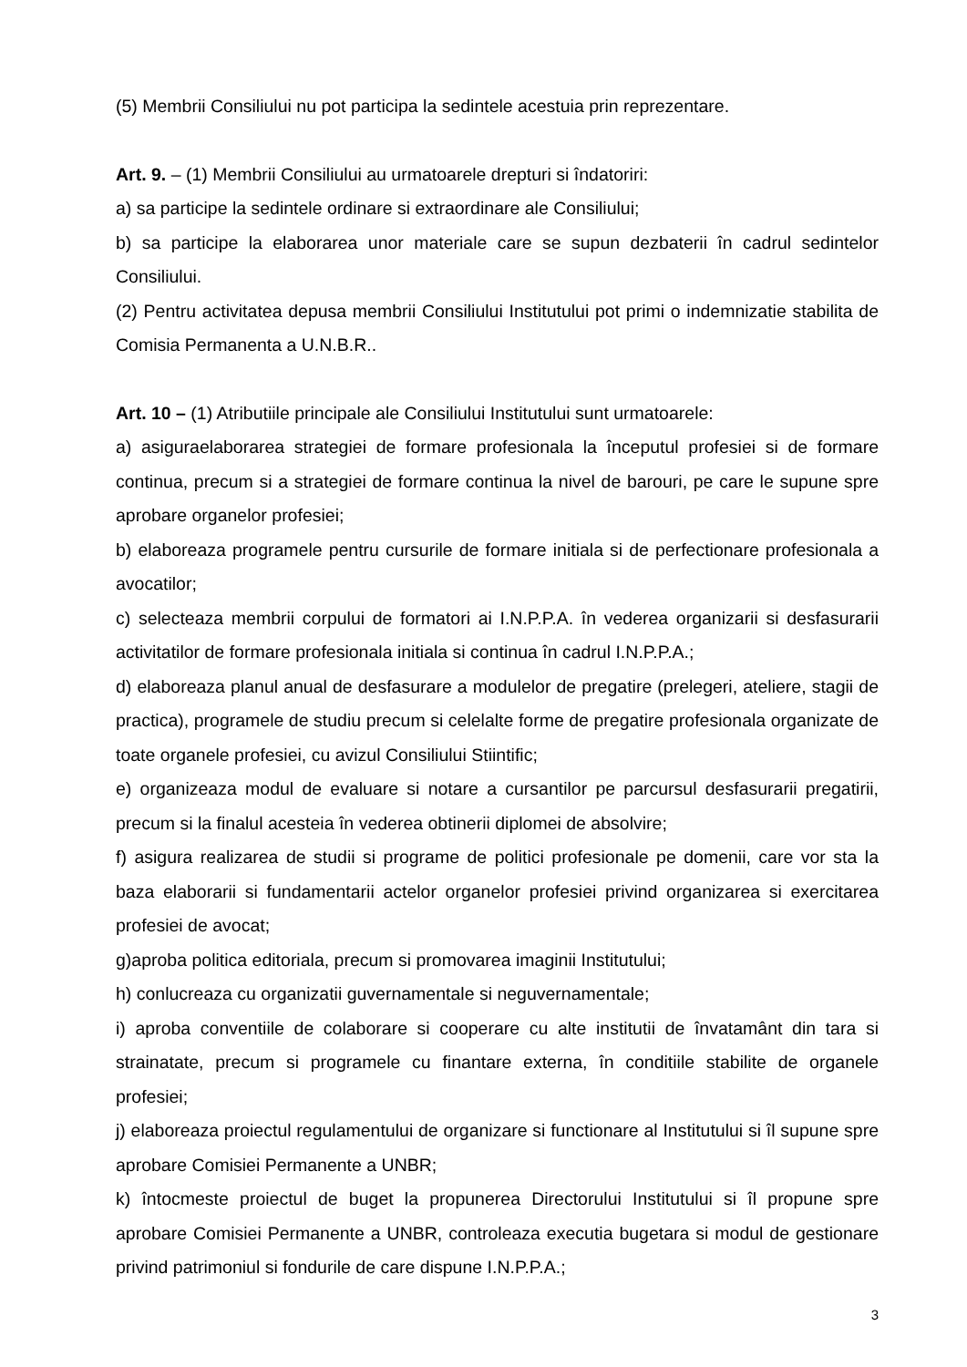(5) Membrii Consiliului nu pot participa la sedintele acestuia prin reprezentare.
Art. 9. – (1) Membrii Consiliului au urmatoarele drepturi si îndatoriri:
a) sa participe la sedintele ordinare si extraordinare ale Consiliului;
b) sa participe la elaborarea unor materiale care se supun dezbaterii în cadrul sedintelor Consiliului.
(2) Pentru activitatea depusa membrii Consiliului Institutului pot primi o indemnizatie stabilita de Comisia Permanenta a U.N.B.R..
Art. 10 – (1) Atributiile principale ale Consiliului Institutului sunt urmatoarele:
a) asiguraelaborarea strategiei de formare profesionala la începutul profesiei si de formare continua, precum si a strategiei de formare continua la nivel de barouri, pe care le supune spre aprobare organelor profesiei;
b) elaboreaza programele pentru cursurile de formare initiala si de perfectionare profesionala a avocatilor;
c) selecteaza membrii corpului de formatori ai I.N.P.P.A. în vederea organizarii si desfasurarii activitatilor de formare profesionala initiala si continua în cadrul I.N.P.P.A.;
d) elaboreaza planul anual de desfasurare a modulelor de pregatire (prelegeri, ateliere, stagii de practica), programele de studiu precum si celelalte forme de pregatire profesionala organizate de toate organele profesiei, cu avizul Consiliului Stiintific;
e) organizeaza modul de evaluare si notare a cursantilor pe parcursul desfasurarii pregatirii, precum si la finalul acesteia în vederea obtinerii diplomei de absolvire;
f) asigura realizarea de studii si programe de politici profesionale pe domenii, care vor sta la baza elaborarii si fundamentarii actelor organelor profesiei privind organizarea si exercitarea profesiei de avocat;
g)aproba politica editoriala, precum si promovarea imaginii Institutului;
h) conlucreaza cu organizatii guvernamentale si neguvernamentale;
i) aproba conventiile de colaborare si cooperare cu alte institutii de învatamânt din tara si strainatate, precum si programele cu finantare externa, în conditiile stabilite de organele profesiei;
j) elaboreaza proiectul regulamentului de organizare si functionare al Institutului si îl supune spre aprobare Comisiei Permanente a UNBR;
k) întocmeste proiectul de buget la propunerea Directorului Institutului si îl propune spre aprobare Comisiei Permanente a UNBR, controleaza executia bugetara si modul de gestionare privind patrimoniul si fondurile de care dispune I.N.P.P.A.;
3